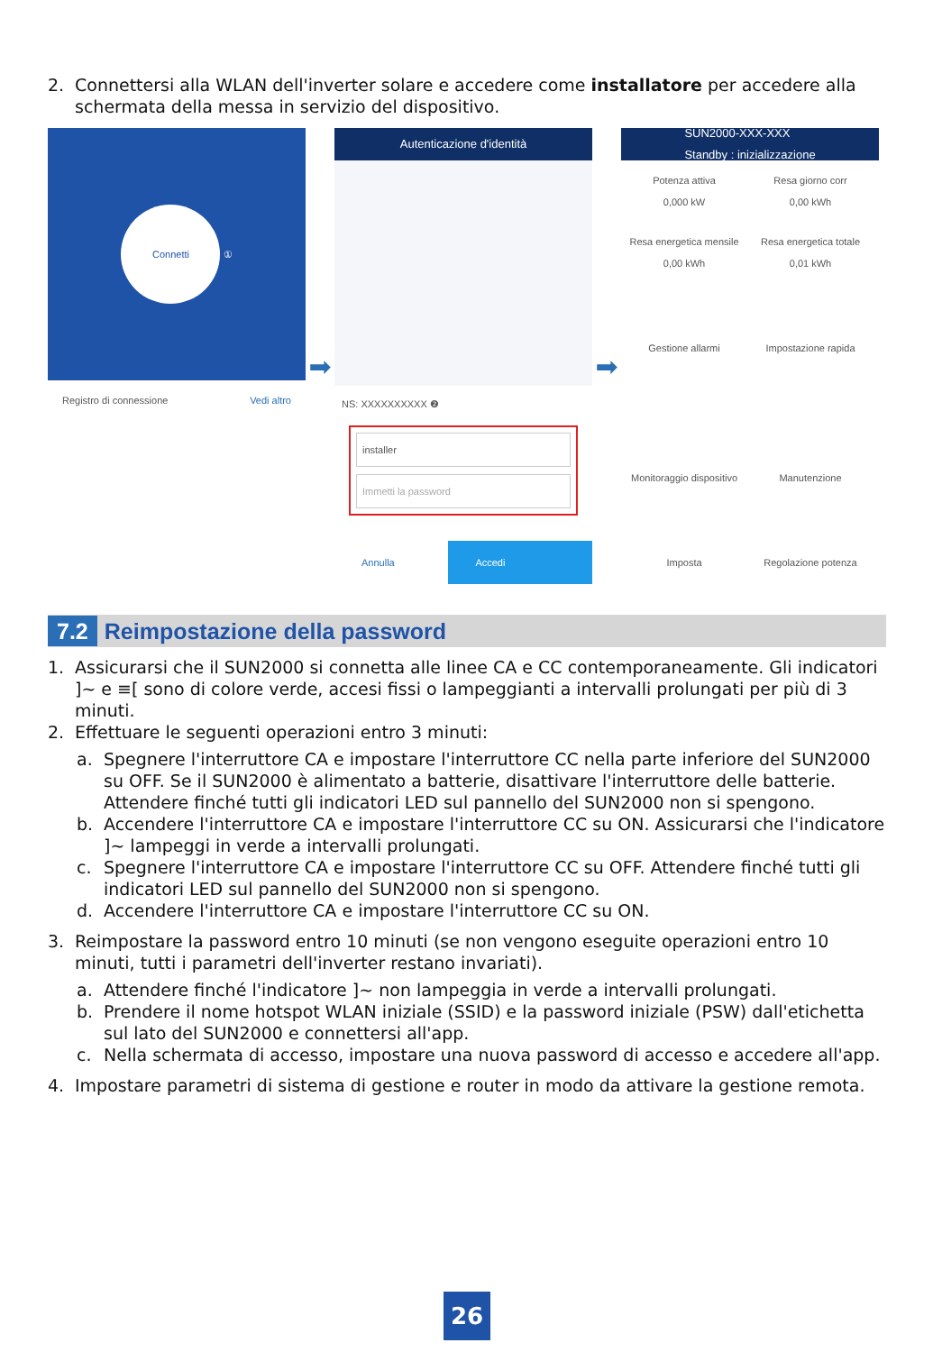2. Connettersi alla WLAN dell'inverter solare e accedere come installatore per accedere alla schermata della messa in servizio del dispositivo.
Connetti
①
Registro di connessione Vedi altro
➡
Autenticazione d'identità
NS: XXXXXXXXXX ❷
installer
Immetti la password
Annulla Accedi
➡
SUN2000-XXX-XXX
Standby : inizializzazione
Potenza attiva
0,000 kW
Resa giorno corr
0,00 kWh
Resa energetica mensile
0,00 kWh
Resa energetica totale
0,01 kWh
Gestione allarmi Impostazione rapida
Monitoraggio dispositivo
Manutenzione
Imposta Regolazione potenza
7.2 Reimpostazione della password
1. Assicurarsi che il SUN2000 si connetta alle linee CA e CC contemporaneamente. Gli indicatori ]~ e ≡[ sono di colore verde, accesi fissi o lampeggianti a intervalli prolungati per più di 3 minuti.
2. Effettuare le seguenti operazioni entro 3 minuti:
a. Spegnere l'interruttore CA e impostare l'interruttore CC nella parte inferiore del SUN2000 su OFF. Se il SUN2000 è alimentato a batterie, disattivare l'interruttore delle batterie. Attendere finché tutti gli indicatori LED sul pannello del SUN2000 non si spengono.
b. Accendere l'interruttore CA e impostare l'interruttore CC su ON. Assicurarsi che l'indicatore ]~ lampeggi in verde a intervalli prolungati.
c. Spegnere l'interruttore CA e impostare l'interruttore CC su OFF. Attendere finché tutti gli indicatori LED sul pannello del SUN2000 non si spengono.
d. Accendere l'interruttore CA e impostare l'interruttore CC su ON.
3. Reimpostare la password entro 10 minuti (se non vengono eseguite operazioni entro 10 minuti, tutti i parametri dell'inverter restano invariati).
a. Attendere finché l'indicatore ]~ non lampeggia in verde a intervalli prolungati.
b. Prendere il nome hotspot WLAN iniziale (SSID) e la password iniziale (PSW) dall'etichetta sul lato del SUN2000 e connettersi all'app.
c. Nella schermata di accesso, impostare una nuova password di accesso e accedere all'app.
4. Impostare parametri di sistema di gestione e router in modo da attivare la gestione remota.
26